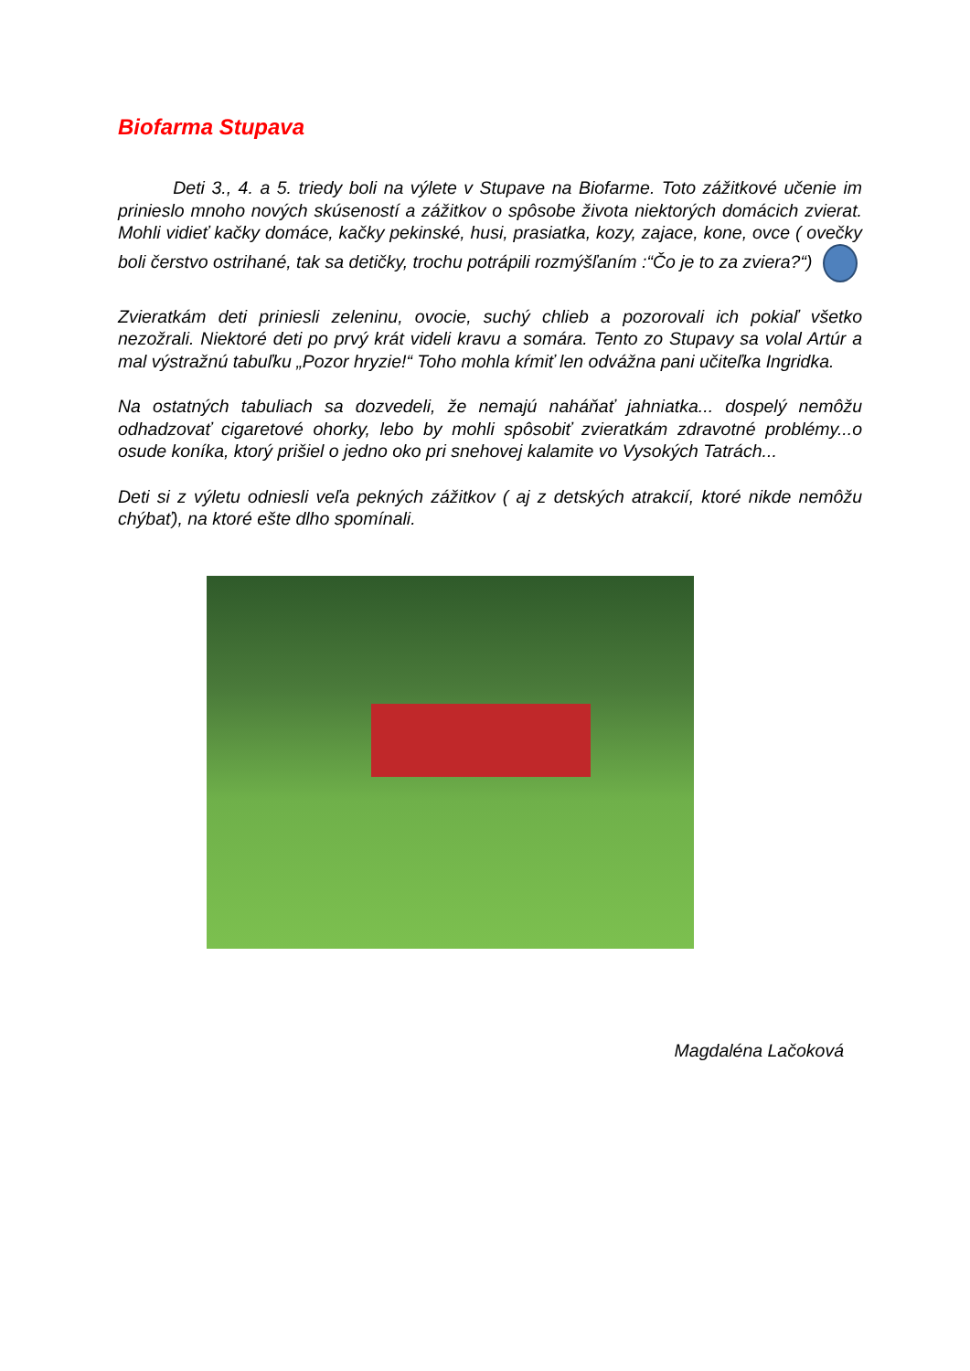Biofarma Stupava
Deti 3., 4. a 5. triedy boli na výlete v Stupave na Biofarme. Toto zážitkové učenie im prinieslo mnoho nových skúseností a zážitkov o spôsobe života niektorých domácich zvierat. Mohli vidieť kačky domáce, kačky pekinské, husi, prasiatka, kozy, zajace, kone, ovce ( ovečky boli čerstvo ostrihané, tak sa detičky, trochu potrápili rozmýšľaním :“Čo je to za zviera?“)
Zvieratkám deti priniesli zeleninu, ovocie, suchý chlieb a pozorovali ich pokiaľ všetko nezožrali. Niektoré deti po prvý krát videli kravu a somára. Tento zo Stupavy sa volal Artúr a mal výstražnú tabuľku „Pozor hryzie!“ Toho mohla kŕmiť len odvážna pani učiteľka Ingridka.
Na ostatných tabuliach sa dozvedeli, že nemajú naháňať jahniatka... dospelý nemôžu odhadzovať cigaretové ohorky, lebo by mohli spôsobiť zvieratkám zdravotné problémy...o osude koníka, ktorý prišiel o jedno oko pri snehovej kalamite vo Vysokých Tatrách...
Deti si z výletu odniesli veľa pekných zážitkov ( aj z detských atrakcií, ktoré nikde nemôžu chýbať), na ktoré ešte dlho spomínali.
Magdaléna Lačoková